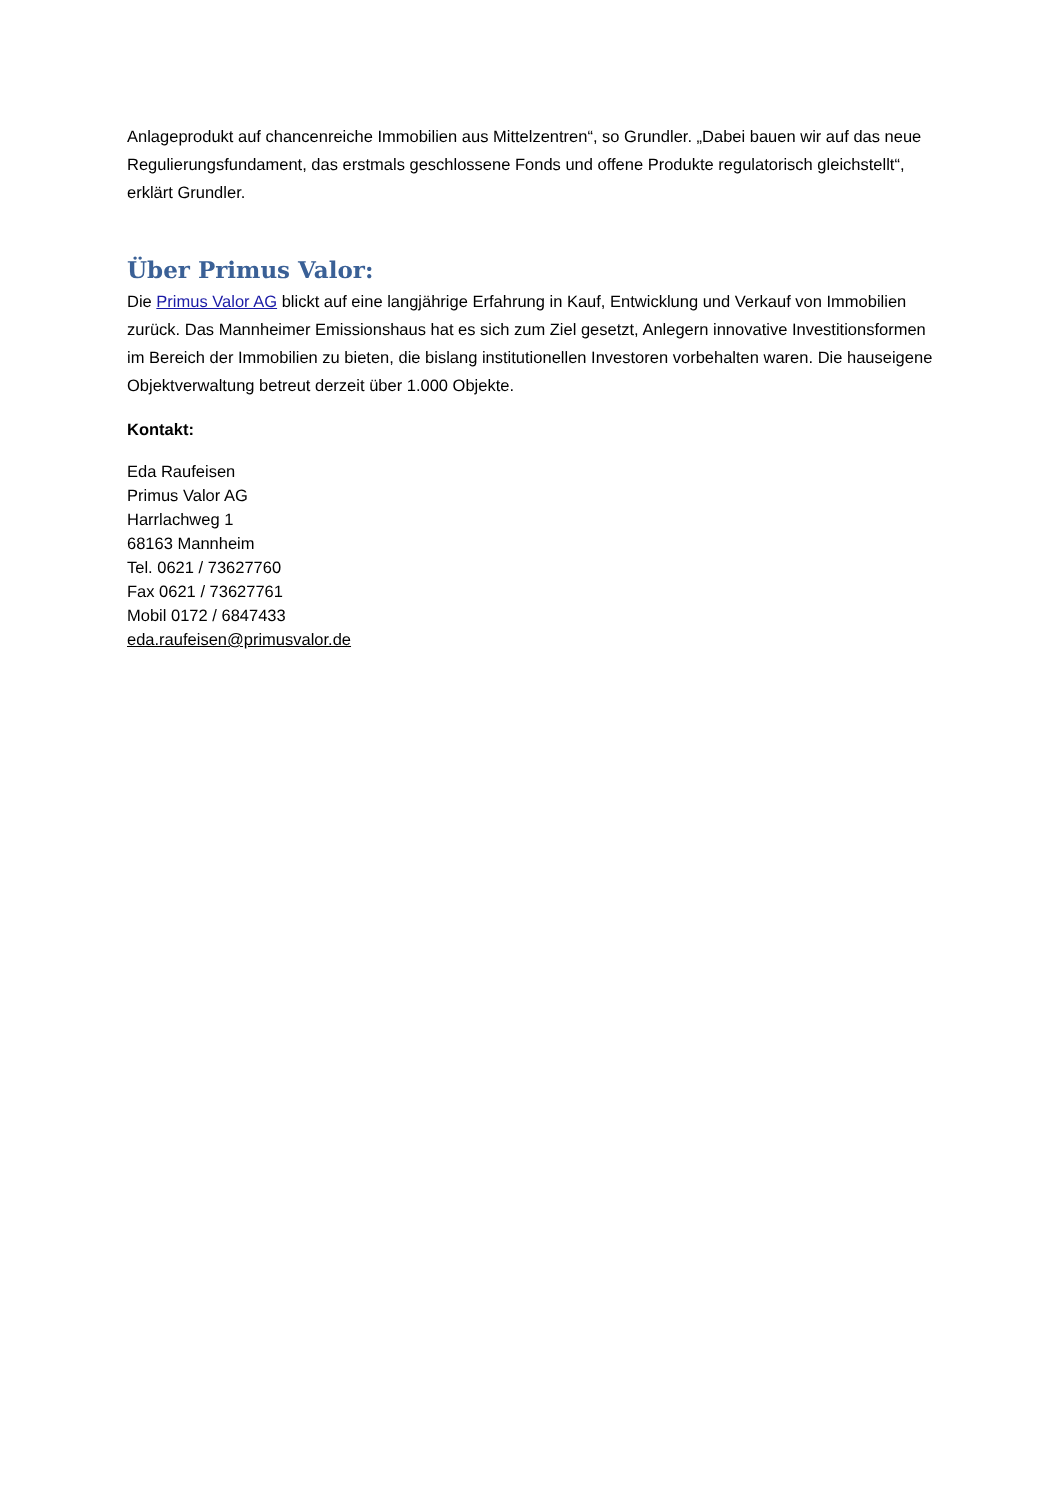Anlageprodukt auf chancenreiche Immobilien aus Mittelzentren“, so Grundler. „Dabei bauen wir auf das neue Regulierungsfundament, das erstmals geschlossene Fonds und offene Produkte regulatorisch gleichstellt“, erklärt Grundler.
Über Primus Valor:
Die Primus Valor AG blickt auf eine langjährige Erfahrung in Kauf, Entwicklung und Verkauf von Immobilien zurück. Das Mannheimer Emissionshaus hat es sich zum Ziel gesetzt, Anlegern innovative Investitionsformen im Bereich der Immobilien zu bieten, die bislang institutionellen Investoren vorbehalten waren. Die hauseigene Objektverwaltung betreut derzeit über 1.000 Objekte.
Kontakt:
Eda Raufeisen
Primus Valor AG
Harrlachweg 1
68163 Mannheim
Tel. 0621 / 73627760
Fax 0621 / 73627761
Mobil 0172 / 6847433
eda.raufeisen@primusvalor.de